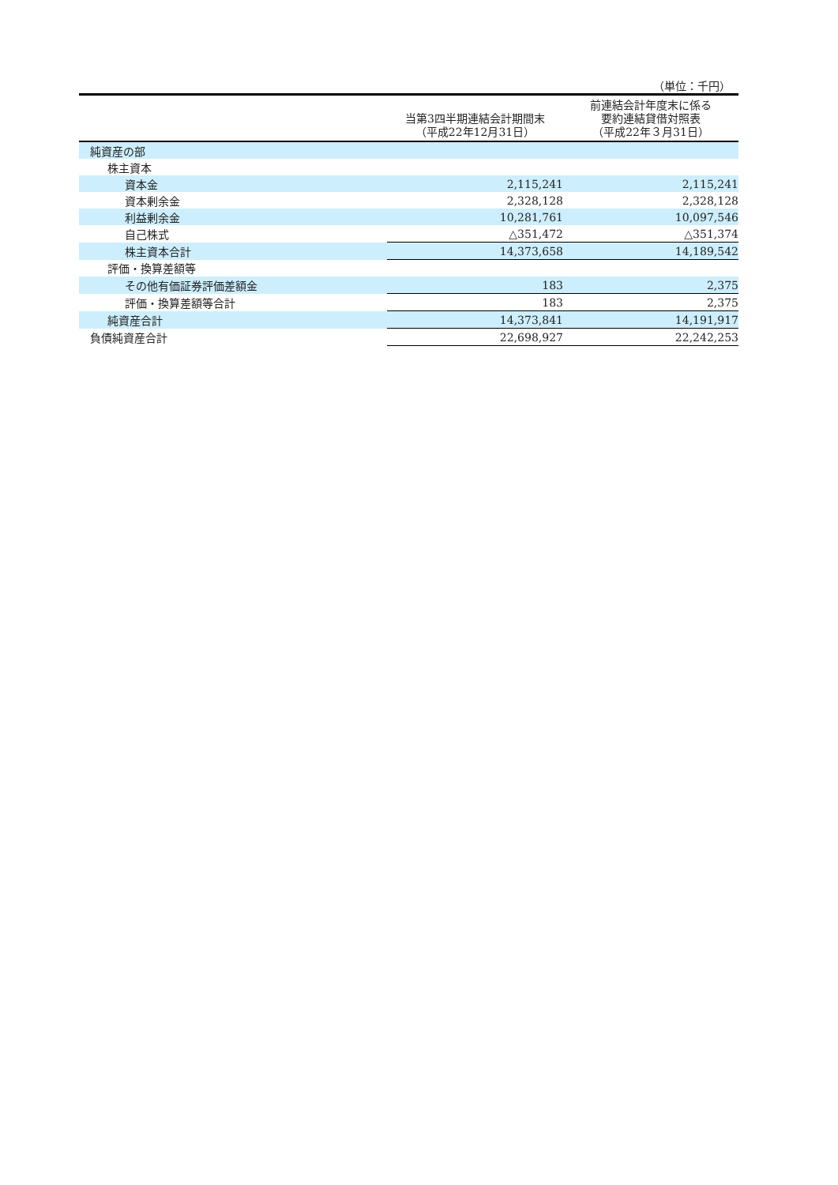（単位：千円）
| | 当第3四半期連結会計期間末 （平成22年12月31日） | 前連結会計年度末に係る 要約連結貸借対照表 （平成22年３月31日） |
| --- | --- | --- |
| 純資産の部 | | |
| 株主資本 | | |
| 資本金 | 2,115,241 | 2,115,241 |
| 資本剰余金 | 2,328,128 | 2,328,128 |
| 利益剰余金 | 10,281,761 | 10,097,546 |
| 自己株式 | △351,472 | △351,374 |
| 株主資本合計 | 14,373,658 | 14,189,542 |
| 評価・換算差額等 | | |
| その他有価証券評価差額金 | 183 | 2,375 |
| 評価・換算差額等合計 | 183 | 2,375 |
| 純資産合計 | 14,373,841 | 14,191,917 |
| 負債純資産合計 | 22,698,927 | 22,242,253 |